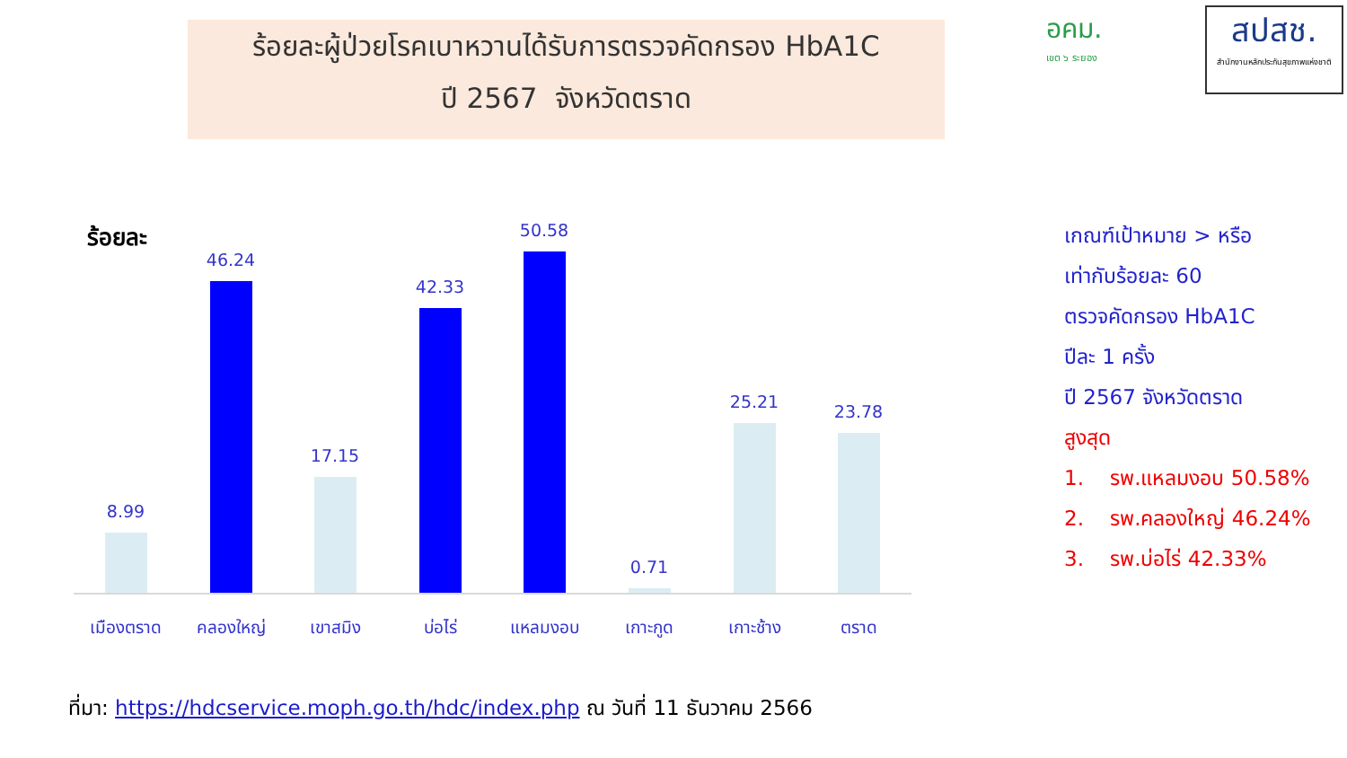ร้อยละผู้ป่วยโรคเบาหวานได้รับการตรวจคัดกรอง HbA1C
ปี 2567 จังหวัดตราด
อคม.
เขต ๖ ระยอง
สปสช.
สำนักงานหลักประกันสุขภาพแห่งชาติ
ร้อยละ
8.99
46.24
17.15
42.33
50.58
0.71
25.21 23.78
เมืองตราด คลองใหญ่ เขาสมิง บ่อไร่ แหลมงอบ เกาะกูด เกาะช้าง ตราด
เกณฑ์เป้าหมาย > หรือ
เท่ากับร้อยละ 60
ตรวจคัดกรอง HbA1C
ปีละ 1 ครั้ง
ปี 2567 จังหวัดตราด
สูงสุด
1. รพ.แหลมงอบ 50.58%
2. รพ.คลองใหญ่ 46.24%
3. รพ.บ่อไร่ 42.33%
ที่มา: https://hdcservice.moph.go.th/hdc/index.php ณ วันที่ 11 ธันวาคม 2566